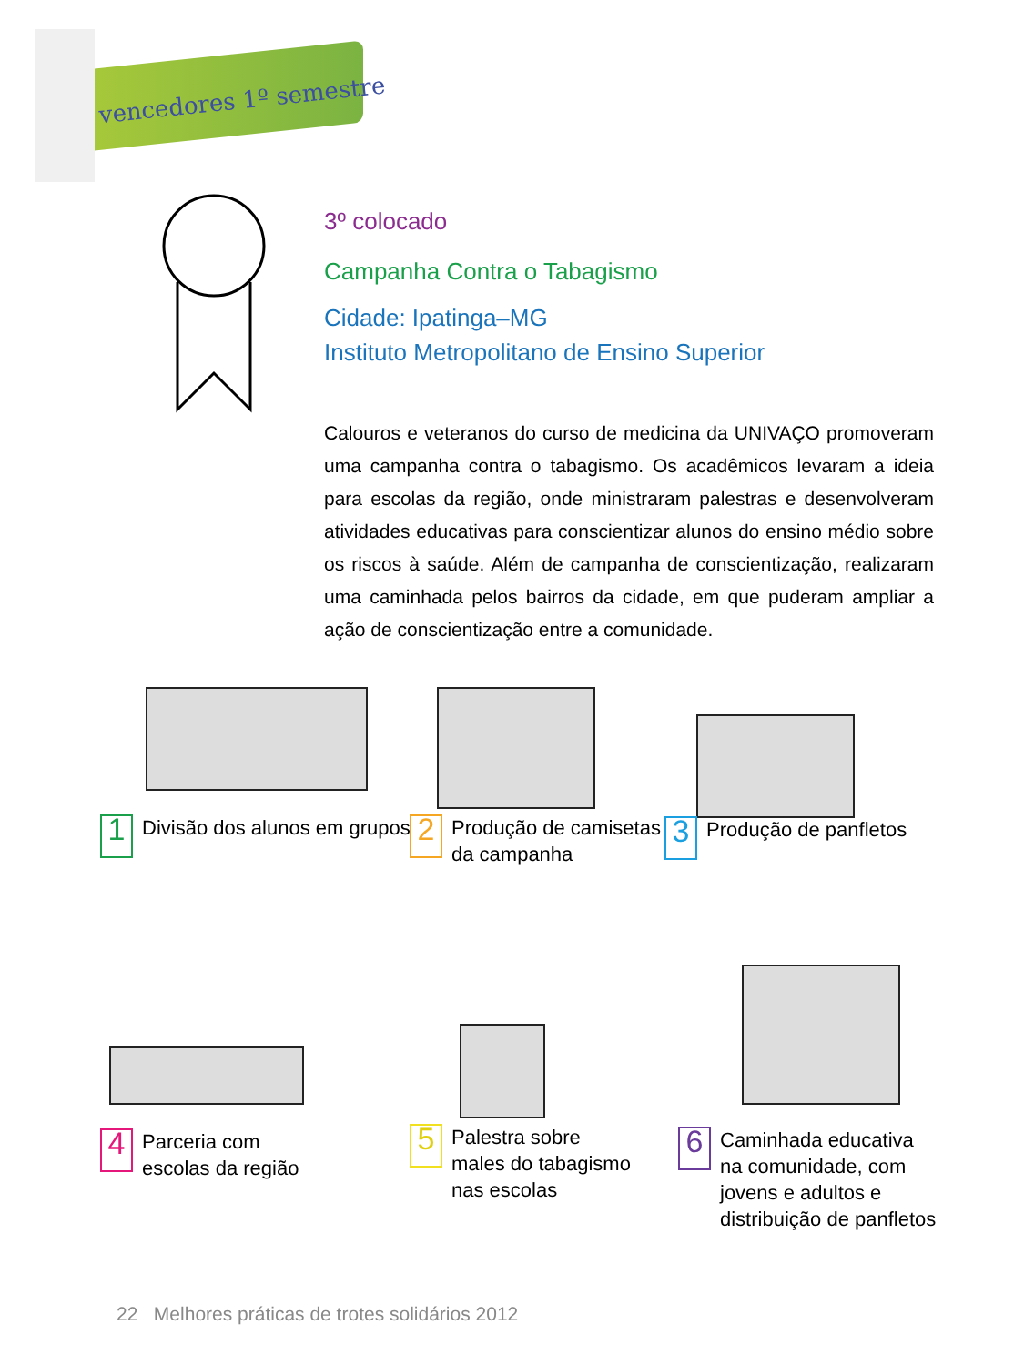vencedores 1º semestre
3º colocado
Campanha Contra o Tabagismo
Cidade: Ipatinga–MG
Instituto Metropolitano de Ensino Superior
Calouros e veteranos do curso de medicina da UNIVAÇO promoveram uma campanha contra o tabagismo. Os acadêmicos levaram a ideia para escolas da região, onde ministraram palestras e desenvolveram atividades educativas para conscientizar alunos do ensino médio sobre os riscos à saúde. Além de campanha de conscientização, realizaram uma caminhada pelos bairros da cidade, em que puderam ampliar a ação de conscientização entre a comunidade.
1
Divisão dos alunos em grupos
2
Produção de camisetas
da campanha
3
Produção de panfletos
4
Parceria com
escolas da região
5
Palestra sobre
males do tabagismo
nas escolas
6
Caminhada educativa
na comunidade, com
jovens e adultos e
distribuição de panfletos
22 Melhores práticas de trotes solidários 2012